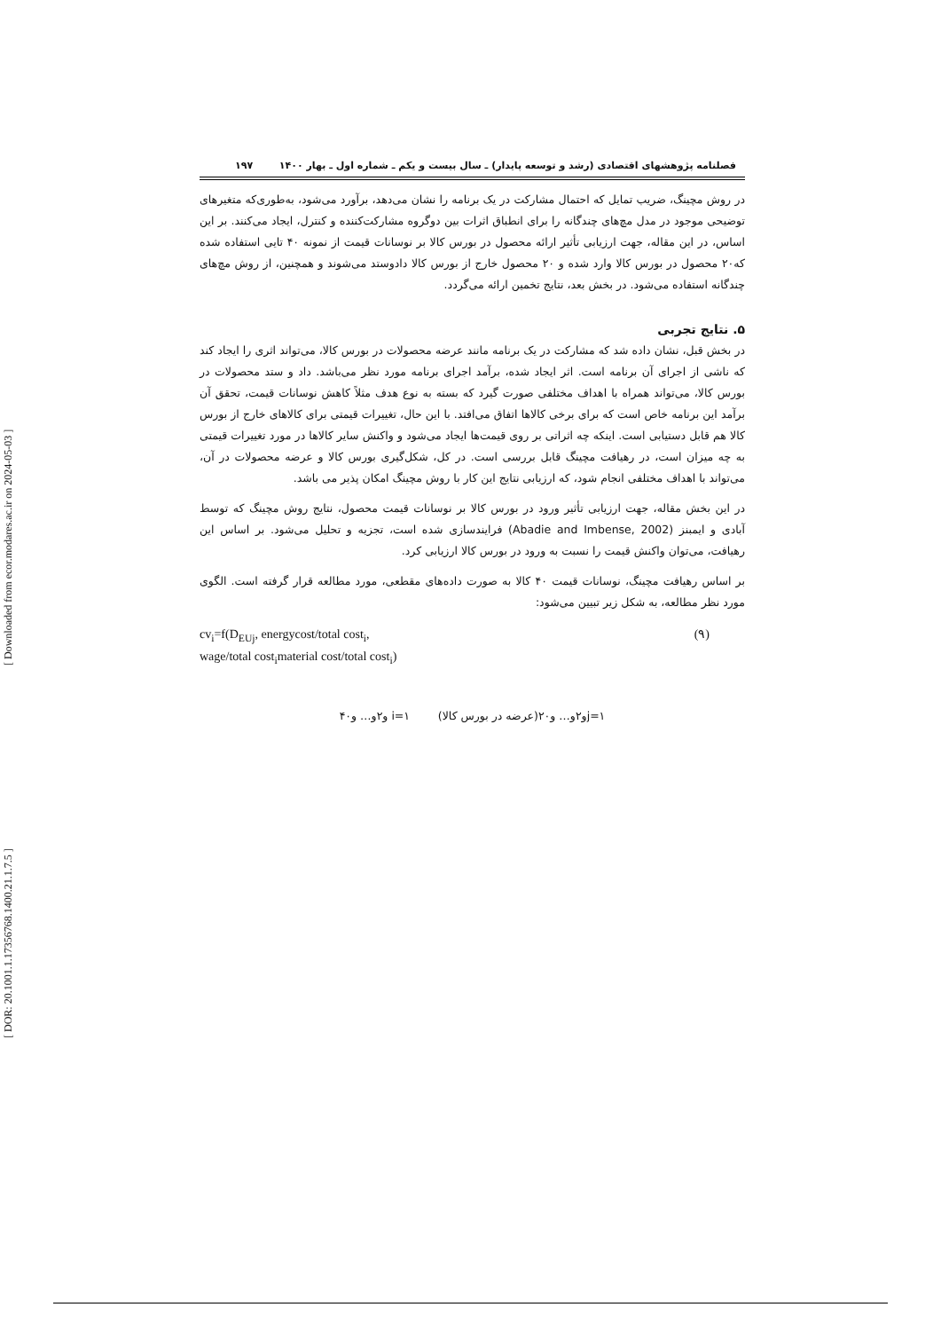[ Downloaded from ecor.modares.ac.ir on 2024-05-03 ]
[ DOR: 20.1001.1.17356768.1400.21.1.7.5 ]
فصلنامه پژوهشهای اقتصادی (رشد و توسعه پایدار) ـ سال بیست و یکم ـ شماره اول ـ بهار ۱۴۰۰ ۱۹۷
در روش مچینگ، ضریب تمایل که احتمال مشارکت در یک برنامه را نشان می‌دهد، برآورد می‌شود، به‌طوری‌که متغیرهای توضیحی موجود در مدل مچ‌های چندگانه را برای انطباق اثرات بین دوگروه مشارکت‌کننده و کنترل، ایجاد می‌کنند. بر این اساس، در این مقاله، جهت ارزیابی تأثیر ارائه محصول در بورس کالا بر نوسانات قیمت از نمونه ۴۰ تایی استفاده شده که۲۰ محصول در بورس کالا وارد شده و ۲۰ محصول خارج از بورس کالا دادوستد می‌شوند و همچنین، از روش مچ‌های چندگانه استفاده می‌شود. در بخش بعد، نتایج تخمین ارائه می‌گردد.
۵. نتایج تجربی
در بخش قبل، نشان داده شد که مشارکت در یک برنامه مانند عرضه محصولات در بورس کالا، می‌تواند اثری را ایجاد کند که ناشی از اجرای آن برنامه است. اثر ایجاد شده، برآمد اجرای برنامه مورد نظر می‌باشد. داد و ستد محصولات در بورس کالا، می‌تواند همراه با اهداف مختلفی صورت گیرد که بسته به نوع هدف مثلاً کاهش نوسانات قیمت، تحقق آن برآمد این برنامه خاص است که برای برخی کالاها اتفاق می‌افتد. با این حال، تغییرات قیمتی برای کالاهای خارج از بورس کالا هم قابل دستیابی است. اینکه چه اثراتی بر روی قیمت‌ها ایجاد می‌شود و واکنش سایر کالاها در مورد تغییرات قیمتی به چه میزان است، در رهیافت مچینگ قابل بررسی است. در کل، شکل‌گیری بورس کالا و عرضه محصولات در آن، می‌تواند با اهداف مختلفی انجام شود، که ارزیابی نتایج این کار با روش مچینگ امکان پذیر می باشد.
در این بخش مقاله، جهت ارزیابی تأثیر ورود در بورس کالا بر نوسانات قیمت محصول، نتایج روش مچینگ که توسط آبادی و ایمبنز (Abadie and Imbense, 2002) فرایندسازی شده است، تجزیه و تحلیل می‌شود. بر اساس این رهیافت، می‌توان واکنش قیمت را نسبت به ورود در بورس کالا ارزیابی کرد.
بر اساس رهیافت مچینگ، نوسانات قیمت ۴۰ کالا به صورت داده‌های مقطعی، مورد مطالعه قرار گرفته است. الگوی مورد نظر مطالعه، به شکل زیر تبیین می‌شود:
cv<sub>i</sub>=f(D<sub>EUj</sub>, energycost/total cost<sub>i</sub>,
wage/total cost<sub>i</sub>material cost/total cost<sub>i</sub>)
(۹)
j=۱و۲و… و۲۰(عرضه در بورس کالا) i=۱ و۲و… و۴۰